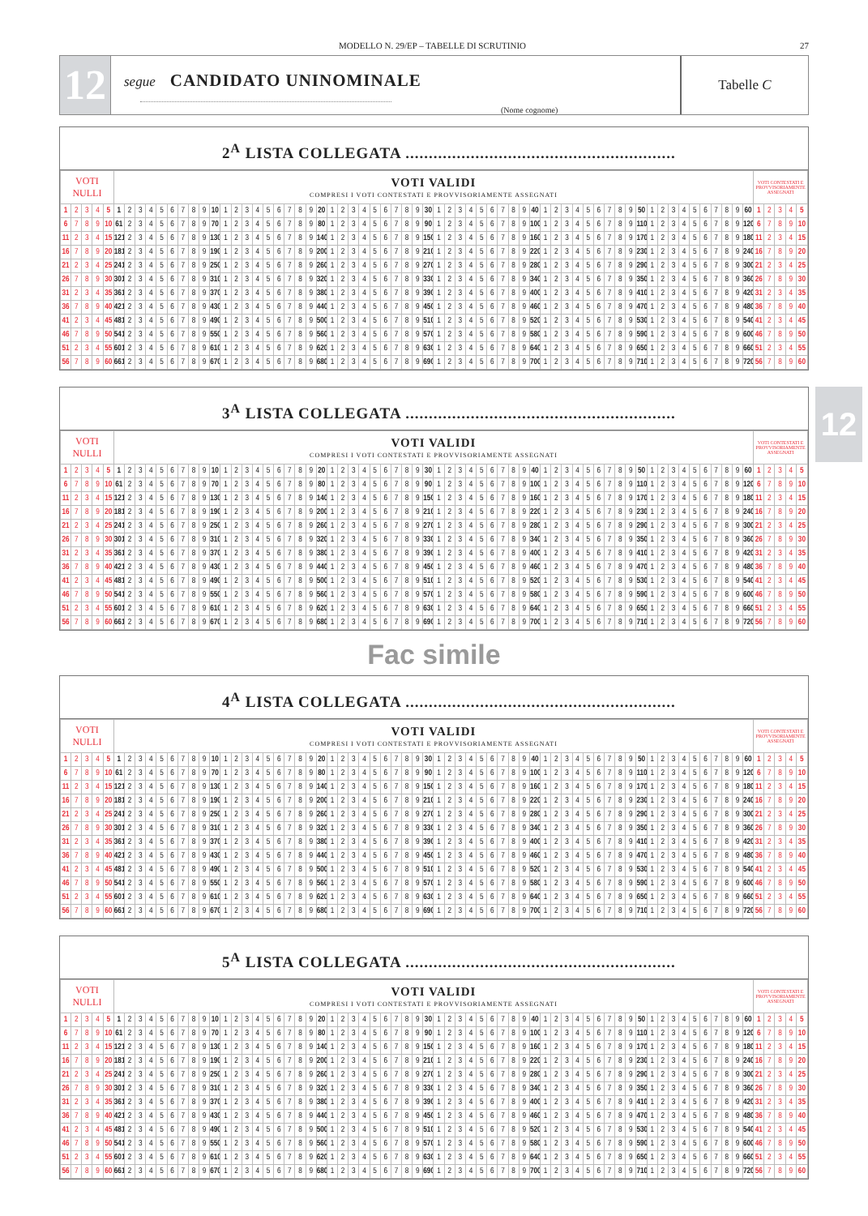MODELLO N. 29/EP – TABELLE DI SCRUTINIO 27
12
segue CANDIDATO UNINOMINALE
(Nome cognome)
Tabelle C
2<sup>A</sup> LISTA COLLEGATA ..........................................................
| VOTI NULLI | | | | | VOTI VALIDI COMPRESI I VOTI CONTESTATI E PROVVISORIAMENTE ASSEGNATI | | | | | | | | | | | | | | | | | | | | | | | | | | | | | | | | | | | | | | | | | | | | | | | | | | | | | | | | | | | | VOTI CONTESTATI E PROVVISORIAMENTE ASSEGNATI | | | | |
| --- | --- | --- | --- | --- | --- | --- | --- | --- | --- | --- | --- | --- | --- | --- | --- | --- | --- | --- | --- | --- | --- | --- | --- | --- | --- | --- | --- | --- | --- | --- | --- | --- | --- | --- | --- | --- | --- | --- | --- | --- | --- | --- | --- | --- | --- | --- | --- | --- | --- | --- | --- | --- | --- | --- | --- | --- | --- | --- | --- | --- | --- | --- | --- | --- | --- | --- | --- | --- | --- |
| 1 | 2 | 3 | 4 | 5 | 1 | 2 | 3 | 4 | 5 | 6 | 7 | 8 | 9 | 10 | 1 | 2 | 3 | 4 | 5 | 6 | 7 | 8 | 9 | 20 | 1 | 2 | 3 | 4 | 5 | 6 | 7 | 8 | 9 | 30 | 1 | 2 | 3 | 4 | 5 | 6 | 7 | 8 | 9 | 40 | 1 | 2 | 3 | 4 | 5 | 6 | 7 | 8 | 9 | 50 | 1 | 2 | 3 | 4 | 5 | 6 | 7 | 8 | 9 | 60 | 1 | 2 | 3 | 4 | 5 |
| 6 | 7 | 8 | 9 | 10 | 61 | 2 | 3 | 4 | 5 | 6 | 7 | 8 | 9 | 70 | 1 | 2 | 3 | 4 | 5 | 6 | 7 | 8 | 9 | 80 | 1 | 2 | 3 | 4 | 5 | 6 | 7 | 8 | 9 | 90 | 1 | 2 | 3 | 4 | 5 | 6 | 7 | 8 | 9 | 100 | 1 | 2 | 3 | 4 | 5 | 6 | 7 | 8 | 9 | 110 | 1 | 2 | 3 | 4 | 5 | 6 | 7 | 8 | 9 | 120 | 6 | 7 | 8 | 9 | 10 |
| 11 | 2 | 3 | 4 | 15 | 121 | 2 | 3 | 4 | 5 | 6 | 7 | 8 | 9 | 130 | 1 | 2 | 3 | 4 | 5 | 6 | 7 | 8 | 9 | 140 | 1 | 2 | 3 | 4 | 5 | 6 | 7 | 8 | 9 | 150 | 1 | 2 | 3 | 4 | 5 | 6 | 7 | 8 | 9 | 160 | 1 | 2 | 3 | 4 | 5 | 6 | 7 | 8 | 9 | 170 | 1 | 2 | 3 | 4 | 5 | 6 | 7 | 8 | 9 | 180 | 11 | 2 | 3 | 4 | 15 |
| 16 | 7 | 8 | 9 | 20 | 181 | 2 | 3 | 4 | 5 | 6 | 7 | 8 | 9 | 190 | 1 | 2 | 3 | 4 | 5 | 6 | 7 | 8 | 9 | 200 | 1 | 2 | 3 | 4 | 5 | 6 | 7 | 8 | 9 | 210 | 1 | 2 | 3 | 4 | 5 | 6 | 7 | 8 | 9 | 220 | 1 | 2 | 3 | 4 | 5 | 6 | 7 | 8 | 9 | 230 | 1 | 2 | 3 | 4 | 5 | 6 | 7 | 8 | 9 | 240 | 16 | 7 | 8 | 9 | 20 |
| 21 | 2 | 3 | 4 | 25 | 241 | 2 | 3 | 4 | 5 | 6 | 7 | 8 | 9 | 250 | 1 | 2 | 3 | 4 | 5 | 6 | 7 | 8 | 9 | 260 | 1 | 2 | 3 | 4 | 5 | 6 | 7 | 8 | 9 | 270 | 1 | 2 | 3 | 4 | 5 | 6 | 7 | 8 | 9 | 280 | 1 | 2 | 3 | 4 | 5 | 6 | 7 | 8 | 9 | 290 | 1 | 2 | 3 | 4 | 5 | 6 | 7 | 8 | 9 | 300 | 21 | 2 | 3 | 4 | 25 |
| 26 | 7 | 8 | 9 | 30 | 301 | 2 | 3 | 4 | 5 | 6 | 7 | 8 | 9 | 310 | 1 | 2 | 3 | 4 | 5 | 6 | 7 | 8 | 9 | 320 | 1 | 2 | 3 | 4 | 5 | 6 | 7 | 8 | 9 | 330 | 1 | 2 | 3 | 4 | 5 | 6 | 7 | 8 | 9 | 340 | 1 | 2 | 3 | 4 | 5 | 6 | 7 | 8 | 9 | 350 | 1 | 2 | 3 | 4 | 5 | 6 | 7 | 8 | 9 | 360 | 26 | 7 | 8 | 9 | 30 |
| 31 | 2 | 3 | 4 | 35 | 361 | 2 | 3 | 4 | 5 | 6 | 7 | 8 | 9 | 370 | 1 | 2 | 3 | 4 | 5 | 6 | 7 | 8 | 9 | 380 | 1 | 2 | 3 | 4 | 5 | 6 | 7 | 8 | 9 | 390 | 1 | 2 | 3 | 4 | 5 | 6 | 7 | 8 | 9 | 400 | 1 | 2 | 3 | 4 | 5 | 6 | 7 | 8 | 9 | 410 | 1 | 2 | 3 | 4 | 5 | 6 | 7 | 8 | 9 | 420 | 31 | 2 | 3 | 4 | 35 |
| 36 | 7 | 8 | 9 | 40 | 421 | 2 | 3 | 4 | 5 | 6 | 7 | 8 | 9 | 430 | 1 | 2 | 3 | 4 | 5 | 6 | 7 | 8 | 9 | 440 | 1 | 2 | 3 | 4 | 5 | 6 | 7 | 8 | 9 | 450 | 1 | 2 | 3 | 4 | 5 | 6 | 7 | 8 | 9 | 460 | 1 | 2 | 3 | 4 | 5 | 6 | 7 | 8 | 9 | 470 | 1 | 2 | 3 | 4 | 5 | 6 | 7 | 8 | 9 | 480 | 36 | 7 | 8 | 9 | 40 |
| 41 | 2 | 3 | 4 | 45 | 481 | 2 | 3 | 4 | 5 | 6 | 7 | 8 | 9 | 490 | 1 | 2 | 3 | 4 | 5 | 6 | 7 | 8 | 9 | 500 | 1 | 2 | 3 | 4 | 5 | 6 | 7 | 8 | 9 | 510 | 1 | 2 | 3 | 4 | 5 | 6 | 7 | 8 | 9 | 520 | 1 | 2 | 3 | 4 | 5 | 6 | 7 | 8 | 9 | 530 | 1 | 2 | 3 | 4 | 5 | 6 | 7 | 8 | 9 | 540 | 41 | 2 | 3 | 4 | 45 |
| 46 | 7 | 8 | 9 | 50 | 541 | 2 | 3 | 4 | 5 | 6 | 7 | 8 | 9 | 550 | 1 | 2 | 3 | 4 | 5 | 6 | 7 | 8 | 9 | 560 | 1 | 2 | 3 | 4 | 5 | 6 | 7 | 8 | 9 | 570 | 1 | 2 | 3 | 4 | 5 | 6 | 7 | 8 | 9 | 580 | 1 | 2 | 3 | 4 | 5 | 6 | 7 | 8 | 9 | 590 | 1 | 2 | 3 | 4 | 5 | 6 | 7 | 8 | 9 | 600 | 46 | 7 | 8 | 9 | 50 |
| 51 | 2 | 3 | 4 | 55 | 601 | 2 | 3 | 4 | 5 | 6 | 7 | 8 | 9 | 610 | 1 | 2 | 3 | 4 | 5 | 6 | 7 | 8 | 9 | 620 | 1 | 2 | 3 | 4 | 5 | 6 | 7 | 8 | 9 | 630 | 1 | 2 | 3 | 4 | 5 | 6 | 7 | 8 | 9 | 640 | 1 | 2 | 3 | 4 | 5 | 6 | 7 | 8 | 9 | 650 | 1 | 2 | 3 | 4 | 5 | 6 | 7 | 8 | 9 | 660 | 51 | 2 | 3 | 4 | 55 |
| 56 | 7 | 8 | 9 | 60 | 661 | 2 | 3 | 4 | 5 | 6 | 7 | 8 | 9 | 670 | 1 | 2 | 3 | 4 | 5 | 6 | 7 | 8 | 9 | 680 | 1 | 2 | 3 | 4 | 5 | 6 | 7 | 8 | 9 | 690 | 1 | 2 | 3 | 4 | 5 | 6 | 7 | 8 | 9 | 700 | 1 | 2 | 3 | 4 | 5 | 6 | 7 | 8 | 9 | 710 | 1 | 2 | 3 | 4 | 5 | 6 | 7 | 8 | 9 | 720 | 56 | 7 | 8 | 9 | 60 |
12
3<sup>A</sup> LISTA COLLEGATA ..........................................................
| VOTI NULLI | | | | | VOTI VALIDI COMPRESI I VOTI CONTESTATI E PROVVISORIAMENTE ASSEGNATI | | | | | | | | | | | | | | | | | | | | | | | | | | | | | | | | | | | | | | | | | | | | | | | | | | | | | | | | | | | | VOTI CONTESTATI E PROVVISORIAMENTE ASSEGNATI | | | | |
| --- | --- | --- | --- | --- | --- | --- | --- | --- | --- | --- | --- | --- | --- | --- | --- | --- | --- | --- | --- | --- | --- | --- | --- | --- | --- | --- | --- | --- | --- | --- | --- | --- | --- | --- | --- | --- | --- | --- | --- | --- | --- | --- | --- | --- | --- | --- | --- | --- | --- | --- | --- | --- | --- | --- | --- | --- | --- | --- | --- | --- | --- | --- | --- | --- | --- | --- | --- | --- | --- |
| 1 | 2 | 3 | 4 | 5 | 1 | 2 | 3 | 4 | 5 | 6 | 7 | 8 | 9 | 10 | 1 | 2 | 3 | 4 | 5 | 6 | 7 | 8 | 9 | 20 | 1 | 2 | 3 | 4 | 5 | 6 | 7 | 8 | 9 | 30 | 1 | 2 | 3 | 4 | 5 | 6 | 7 | 8 | 9 | 40 | 1 | 2 | 3 | 4 | 5 | 6 | 7 | 8 | 9 | 50 | 1 | 2 | 3 | 4 | 5 | 6 | 7 | 8 | 9 | 60 | 1 | 2 | 3 | 4 | 5 |
| 6 | 7 | 8 | 9 | 10 | 61 | 2 | 3 | 4 | 5 | 6 | 7 | 8 | 9 | 70 | 1 | 2 | 3 | 4 | 5 | 6 | 7 | 8 | 9 | 80 | 1 | 2 | 3 | 4 | 5 | 6 | 7 | 8 | 9 | 90 | 1 | 2 | 3 | 4 | 5 | 6 | 7 | 8 | 9 | 100 | 1 | 2 | 3 | 4 | 5 | 6 | 7 | 8 | 9 | 110 | 1 | 2 | 3 | 4 | 5 | 6 | 7 | 8 | 9 | 120 | 6 | 7 | 8 | 9 | 10 |
| 11 | 2 | 3 | 4 | 15 | 121 | 2 | 3 | 4 | 5 | 6 | 7 | 8 | 9 | 130 | 1 | 2 | 3 | 4 | 5 | 6 | 7 | 8 | 9 | 140 | 1 | 2 | 3 | 4 | 5 | 6 | 7 | 8 | 9 | 150 | 1 | 2 | 3 | 4 | 5 | 6 | 7 | 8 | 9 | 160 | 1 | 2 | 3 | 4 | 5 | 6 | 7 | 8 | 9 | 170 | 1 | 2 | 3 | 4 | 5 | 6 | 7 | 8 | 9 | 180 | 11 | 2 | 3 | 4 | 15 |
| 16 | 7 | 8 | 9 | 20 | 181 | 2 | 3 | 4 | 5 | 6 | 7 | 8 | 9 | 190 | 1 | 2 | 3 | 4 | 5 | 6 | 7 | 8 | 9 | 200 | 1 | 2 | 3 | 4 | 5 | 6 | 7 | 8 | 9 | 210 | 1 | 2 | 3 | 4 | 5 | 6 | 7 | 8 | 9 | 220 | 1 | 2 | 3 | 4 | 5 | 6 | 7 | 8 | 9 | 230 | 1 | 2 | 3 | 4 | 5 | 6 | 7 | 8 | 9 | 240 | 16 | 7 | 8 | 9 | 20 |
| 21 | 2 | 3 | 4 | 25 | 241 | 2 | 3 | 4 | 5 | 6 | 7 | 8 | 9 | 250 | 1 | 2 | 3 | 4 | 5 | 6 | 7 | 8 | 9 | 260 | 1 | 2 | 3 | 4 | 5 | 6 | 7 | 8 | 9 | 270 | 1 | 2 | 3 | 4 | 5 | 6 | 7 | 8 | 9 | 280 | 1 | 2 | 3 | 4 | 5 | 6 | 7 | 8 | 9 | 290 | 1 | 2 | 3 | 4 | 5 | 6 | 7 | 8 | 9 | 300 | 21 | 2 | 3 | 4 | 25 |
| 26 | 7 | 8 | 9 | 30 | 301 | 2 | 3 | 4 | 5 | 6 | 7 | 8 | 9 | 310 | 1 | 2 | 3 | 4 | 5 | 6 | 7 | 8 | 9 | 320 | 1 | 2 | 3 | 4 | 5 | 6 | 7 | 8 | 9 | 330 | 1 | 2 | 3 | 4 | 5 | 6 | 7 | 8 | 9 | 340 | 1 | 2 | 3 | 4 | 5 | 6 | 7 | 8 | 9 | 350 | 1 | 2 | 3 | 4 | 5 | 6 | 7 | 8 | 9 | 360 | 26 | 7 | 8 | 9 | 30 |
| 31 | 2 | 3 | 4 | 35 | 361 | 2 | 3 | 4 | 5 | 6 | 7 | 8 | 9 | 370 | 1 | 2 | 3 | 4 | 5 | 6 | 7 | 8 | 9 | 380 | 1 | 2 | 3 | 4 | 5 | 6 | 7 | 8 | 9 | 390 | 1 | 2 | 3 | 4 | 5 | 6 | 7 | 8 | 9 | 400 | 1 | 2 | 3 | 4 | 5 | 6 | 7 | 8 | 9 | 410 | 1 | 2 | 3 | 4 | 5 | 6 | 7 | 8 | 9 | 420 | 31 | 2 | 3 | 4 | 35 |
| 36 | 7 | 8 | 9 | 40 | 421 | 2 | 3 | 4 | 5 | 6 | 7 | 8 | 9 | 430 | 1 | 2 | 3 | 4 | 5 | 6 | 7 | 8 | 9 | 440 | 1 | 2 | 3 | 4 | 5 | 6 | 7 | 8 | 9 | 450 | 1 | 2 | 3 | 4 | 5 | 6 | 7 | 8 | 9 | 460 | 1 | 2 | 3 | 4 | 5 | 6 | 7 | 8 | 9 | 470 | 1 | 2 | 3 | 4 | 5 | 6 | 7 | 8 | 9 | 480 | 36 | 7 | 8 | 9 | 40 |
| 41 | 2 | 3 | 4 | 45 | 481 | 2 | 3 | 4 | 5 | 6 | 7 | 8 | 9 | 490 | 1 | 2 | 3 | 4 | 5 | 6 | 7 | 8 | 9 | 500 | 1 | 2 | 3 | 4 | 5 | 6 | 7 | 8 | 9 | 510 | 1 | 2 | 3 | 4 | 5 | 6 | 7 | 8 | 9 | 520 | 1 | 2 | 3 | 4 | 5 | 6 | 7 | 8 | 9 | 530 | 1 | 2 | 3 | 4 | 5 | 6 | 7 | 8 | 9 | 540 | 41 | 2 | 3 | 4 | 45 |
| 46 | 7 | 8 | 9 | 50 | 541 | 2 | 3 | 4 | 5 | 6 | 7 | 8 | 9 | 550 | 1 | 2 | 3 | 4 | 5 | 6 | 7 | 8 | 9 | 560 | 1 | 2 | 3 | 4 | 5 | 6 | 7 | 8 | 9 | 570 | 1 | 2 | 3 | 4 | 5 | 6 | 7 | 8 | 9 | 580 | 1 | 2 | 3 | 4 | 5 | 6 | 7 | 8 | 9 | 590 | 1 | 2 | 3 | 4 | 5 | 6 | 7 | 8 | 9 | 600 | 46 | 7 | 8 | 9 | 50 |
| 51 | 2 | 3 | 4 | 55 | 601 | 2 | 3 | 4 | 5 | 6 | 7 | 8 | 9 | 610 | 1 | 2 | 3 | 4 | 5 | 6 | 7 | 8 | 9 | 620 | 1 | 2 | 3 | 4 | 5 | 6 | 7 | 8 | 9 | 630 | 1 | 2 | 3 | 4 | 5 | 6 | 7 | 8 | 9 | 640 | 1 | 2 | 3 | 4 | 5 | 6 | 7 | 8 | 9 | 650 | 1 | 2 | 3 | 4 | 5 | 6 | 7 | 8 | 9 | 660 | 51 | 2 | 3 | 4 | 55 |
| 56 | 7 | 8 | 9 | 60 | 661 | 2 | 3 | 4 | 5 | 6 | 7 | 8 | 9 | 670 | 1 | 2 | 3 | 4 | 5 | 6 | 7 | 8 | 9 | 680 | 1 | 2 | 3 | 4 | 5 | 6 | 7 | 8 | 9 | 690 | 1 | 2 | 3 | 4 | 5 | 6 | 7 | 8 | 9 | 700 | 1 | 2 | 3 | 4 | 5 | 6 | 7 | 8 | 9 | 710 | 1 | 2 | 3 | 4 | 5 | 6 | 7 | 8 | 9 | 720 | 56 | 7 | 8 | 9 | 60 |
Fac simile
4<sup>A</sup> LISTA COLLEGATA ..........................................................
| VOTI NULLI | | | | | VOTI VALIDI COMPRESI I VOTI CONTESTATI E PROVVISORIAMENTE ASSEGNATI | | | | | | | | | | | | | | | | | | | | | | | | | | | | | | | | | | | | | | | | | | | | | | | | | | | | | | | | | | | | VOTI CONTESTATI E PROVVISORIAMENTE ASSEGNATI | | | | |
| --- | --- | --- | --- | --- | --- | --- | --- | --- | --- | --- | --- | --- | --- | --- | --- | --- | --- | --- | --- | --- | --- | --- | --- | --- | --- | --- | --- | --- | --- | --- | --- | --- | --- | --- | --- | --- | --- | --- | --- | --- | --- | --- | --- | --- | --- | --- | --- | --- | --- | --- | --- | --- | --- | --- | --- | --- | --- | --- | --- | --- | --- | --- | --- | --- | --- | --- | --- | --- | --- |
| 1 | 2 | 3 | 4 | 5 | 1 | 2 | 3 | 4 | 5 | 6 | 7 | 8 | 9 | 10 | 1 | 2 | 3 | 4 | 5 | 6 | 7 | 8 | 9 | 20 | 1 | 2 | 3 | 4 | 5 | 6 | 7 | 8 | 9 | 30 | 1 | 2 | 3 | 4 | 5 | 6 | 7 | 8 | 9 | 40 | 1 | 2 | 3 | 4 | 5 | 6 | 7 | 8 | 9 | 50 | 1 | 2 | 3 | 4 | 5 | 6 | 7 | 8 | 9 | 60 | 1 | 2 | 3 | 4 | 5 |
| 6 | 7 | 8 | 9 | 10 | 61 | 2 | 3 | 4 | 5 | 6 | 7 | 8 | 9 | 70 | 1 | 2 | 3 | 4 | 5 | 6 | 7 | 8 | 9 | 80 | 1 | 2 | 3 | 4 | 5 | 6 | 7 | 8 | 9 | 90 | 1 | 2 | 3 | 4 | 5 | 6 | 7 | 8 | 9 | 100 | 1 | 2 | 3 | 4 | 5 | 6 | 7 | 8 | 9 | 110 | 1 | 2 | 3 | 4 | 5 | 6 | 7 | 8 | 9 | 120 | 6 | 7 | 8 | 9 | 10 |
| 11 | 2 | 3 | 4 | 15 | 121 | 2 | 3 | 4 | 5 | 6 | 7 | 8 | 9 | 130 | 1 | 2 | 3 | 4 | 5 | 6 | 7 | 8 | 9 | 140 | 1 | 2 | 3 | 4 | 5 | 6 | 7 | 8 | 9 | 150 | 1 | 2 | 3 | 4 | 5 | 6 | 7 | 8 | 9 | 160 | 1 | 2 | 3 | 4 | 5 | 6 | 7 | 8 | 9 | 170 | 1 | 2 | 3 | 4 | 5 | 6 | 7 | 8 | 9 | 180 | 11 | 2 | 3 | 4 | 15 |
| 16 | 7 | 8 | 9 | 20 | 181 | 2 | 3 | 4 | 5 | 6 | 7 | 8 | 9 | 190 | 1 | 2 | 3 | 4 | 5 | 6 | 7 | 8 | 9 | 200 | 1 | 2 | 3 | 4 | 5 | 6 | 7 | 8 | 9 | 210 | 1 | 2 | 3 | 4 | 5 | 6 | 7 | 8 | 9 | 220 | 1 | 2 | 3 | 4 | 5 | 6 | 7 | 8 | 9 | 230 | 1 | 2 | 3 | 4 | 5 | 6 | 7 | 8 | 9 | 240 | 16 | 7 | 8 | 9 | 20 |
| 21 | 2 | 3 | 4 | 25 | 241 | 2 | 3 | 4 | 5 | 6 | 7 | 8 | 9 | 250 | 1 | 2 | 3 | 4 | 5 | 6 | 7 | 8 | 9 | 260 | 1 | 2 | 3 | 4 | 5 | 6 | 7 | 8 | 9 | 270 | 1 | 2 | 3 | 4 | 5 | 6 | 7 | 8 | 9 | 280 | 1 | 2 | 3 | 4 | 5 | 6 | 7 | 8 | 9 | 290 | 1 | 2 | 3 | 4 | 5 | 6 | 7 | 8 | 9 | 300 | 21 | 2 | 3 | 4 | 25 |
| 26 | 7 | 8 | 9 | 30 | 301 | 2 | 3 | 4 | 5 | 6 | 7 | 8 | 9 | 310 | 1 | 2 | 3 | 4 | 5 | 6 | 7 | 8 | 9 | 320 | 1 | 2 | 3 | 4 | 5 | 6 | 7 | 8 | 9 | 330 | 1 | 2 | 3 | 4 | 5 | 6 | 7 | 8 | 9 | 340 | 1 | 2 | 3 | 4 | 5 | 6 | 7 | 8 | 9 | 350 | 1 | 2 | 3 | 4 | 5 | 6 | 7 | 8 | 9 | 360 | 26 | 7 | 8 | 9 | 30 |
| 31 | 2 | 3 | 4 | 35 | 361 | 2 | 3 | 4 | 5 | 6 | 7 | 8 | 9 | 370 | 1 | 2 | 3 | 4 | 5 | 6 | 7 | 8 | 9 | 380 | 1 | 2 | 3 | 4 | 5 | 6 | 7 | 8 | 9 | 390 | 1 | 2 | 3 | 4 | 5 | 6 | 7 | 8 | 9 | 400 | 1 | 2 | 3 | 4 | 5 | 6 | 7 | 8 | 9 | 410 | 1 | 2 | 3 | 4 | 5 | 6 | 7 | 8 | 9 | 420 | 31 | 2 | 3 | 4 | 35 |
| 36 | 7 | 8 | 9 | 40 | 421 | 2 | 3 | 4 | 5 | 6 | 7 | 8 | 9 | 430 | 1 | 2 | 3 | 4 | 5 | 6 | 7 | 8 | 9 | 440 | 1 | 2 | 3 | 4 | 5 | 6 | 7 | 8 | 9 | 450 | 1 | 2 | 3 | 4 | 5 | 6 | 7 | 8 | 9 | 460 | 1 | 2 | 3 | 4 | 5 | 6 | 7 | 8 | 9 | 470 | 1 | 2 | 3 | 4 | 5 | 6 | 7 | 8 | 9 | 480 | 36 | 7 | 8 | 9 | 40 |
| 41 | 2 | 3 | 4 | 45 | 481 | 2 | 3 | 4 | 5 | 6 | 7 | 8 | 9 | 490 | 1 | 2 | 3 | 4 | 5 | 6 | 7 | 8 | 9 | 500 | 1 | 2 | 3 | 4 | 5 | 6 | 7 | 8 | 9 | 510 | 1 | 2 | 3 | 4 | 5 | 6 | 7 | 8 | 9 | 520 | 1 | 2 | 3 | 4 | 5 | 6 | 7 | 8 | 9 | 530 | 1 | 2 | 3 | 4 | 5 | 6 | 7 | 8 | 9 | 540 | 41 | 2 | 3 | 4 | 45 |
| 46 | 7 | 8 | 9 | 50 | 541 | 2 | 3 | 4 | 5 | 6 | 7 | 8 | 9 | 550 | 1 | 2 | 3 | 4 | 5 | 6 | 7 | 8 | 9 | 560 | 1 | 2 | 3 | 4 | 5 | 6 | 7 | 8 | 9 | 570 | 1 | 2 | 3 | 4 | 5 | 6 | 7 | 8 | 9 | 580 | 1 | 2 | 3 | 4 | 5 | 6 | 7 | 8 | 9 | 590 | 1 | 2 | 3 | 4 | 5 | 6 | 7 | 8 | 9 | 600 | 46 | 7 | 8 | 9 | 50 |
| 51 | 2 | 3 | 4 | 55 | 601 | 2 | 3 | 4 | 5 | 6 | 7 | 8 | 9 | 610 | 1 | 2 | 3 | 4 | 5 | 6 | 7 | 8 | 9 | 620 | 1 | 2 | 3 | 4 | 5 | 6 | 7 | 8 | 9 | 630 | 1 | 2 | 3 | 4 | 5 | 6 | 7 | 8 | 9 | 640 | 1 | 2 | 3 | 4 | 5 | 6 | 7 | 8 | 9 | 650 | 1 | 2 | 3 | 4 | 5 | 6 | 7 | 8 | 9 | 660 | 51 | 2 | 3 | 4 | 55 |
| 56 | 7 | 8 | 9 | 60 | 661 | 2 | 3 | 4 | 5 | 6 | 7 | 8 | 9 | 670 | 1 | 2 | 3 | 4 | 5 | 6 | 7 | 8 | 9 | 680 | 1 | 2 | 3 | 4 | 5 | 6 | 7 | 8 | 9 | 690 | 1 | 2 | 3 | 4 | 5 | 6 | 7 | 8 | 9 | 700 | 1 | 2 | 3 | 4 | 5 | 6 | 7 | 8 | 9 | 710 | 1 | 2 | 3 | 4 | 5 | 6 | 7 | 8 | 9 | 720 | 56 | 7 | 8 | 9 | 60 |
5<sup>A</sup> LISTA COLLEGATA ..........................................................
| VOTI NULLI | | | | | VOTI VALIDI COMPRESI I VOTI CONTESTATI E PROVVISORIAMENTE ASSEGNATI | | | | | | | | | | | | | | | | | | | | | | | | | | | | | | | | | | | | | | | | | | | | | | | | | | | | | | | | | | | | VOTI CONTESTATI E PROVVISORIAMENTE ASSEGNATI | | | | |
| --- | --- | --- | --- | --- | --- | --- | --- | --- | --- | --- | --- | --- | --- | --- | --- | --- | --- | --- | --- | --- | --- | --- | --- | --- | --- | --- | --- | --- | --- | --- | --- | --- | --- | --- | --- | --- | --- | --- | --- | --- | --- | --- | --- | --- | --- | --- | --- | --- | --- | --- | --- | --- | --- | --- | --- | --- | --- | --- | --- | --- | --- | --- | --- | --- | --- | --- | --- | --- | --- |
| 1 | 2 | 3 | 4 | 5 | 1 | 2 | 3 | 4 | 5 | 6 | 7 | 8 | 9 | 10 | 1 | 2 | 3 | 4 | 5 | 6 | 7 | 8 | 9 | 20 | 1 | 2 | 3 | 4 | 5 | 6 | 7 | 8 | 9 | 30 | 1 | 2 | 3 | 4 | 5 | 6 | 7 | 8 | 9 | 40 | 1 | 2 | 3 | 4 | 5 | 6 | 7 | 8 | 9 | 50 | 1 | 2 | 3 | 4 | 5 | 6 | 7 | 8 | 9 | 60 | 1 | 2 | 3 | 4 | 5 |
| 6 | 7 | 8 | 9 | 10 | 61 | 2 | 3 | 4 | 5 | 6 | 7 | 8 | 9 | 70 | 1 | 2 | 3 | 4 | 5 | 6 | 7 | 8 | 9 | 80 | 1 | 2 | 3 | 4 | 5 | 6 | 7 | 8 | 9 | 90 | 1 | 2 | 3 | 4 | 5 | 6 | 7 | 8 | 9 | 100 | 1 | 2 | 3 | 4 | 5 | 6 | 7 | 8 | 9 | 110 | 1 | 2 | 3 | 4 | 5 | 6 | 7 | 8 | 9 | 120 | 6 | 7 | 8 | 9 | 10 |
| 11 | 2 | 3 | 4 | 15 | 121 | 2 | 3 | 4 | 5 | 6 | 7 | 8 | 9 | 130 | 1 | 2 | 3 | 4 | 5 | 6 | 7 | 8 | 9 | 140 | 1 | 2 | 3 | 4 | 5 | 6 | 7 | 8 | 9 | 150 | 1 | 2 | 3 | 4 | 5 | 6 | 7 | 8 | 9 | 160 | 1 | 2 | 3 | 4 | 5 | 6 | 7 | 8 | 9 | 170 | 1 | 2 | 3 | 4 | 5 | 6 | 7 | 8 | 9 | 180 | 11 | 2 | 3 | 4 | 15 |
| 16 | 7 | 8 | 9 | 20 | 181 | 2 | 3 | 4 | 5 | 6 | 7 | 8 | 9 | 190 | 1 | 2 | 3 | 4 | 5 | 6 | 7 | 8 | 9 | 200 | 1 | 2 | 3 | 4 | 5 | 6 | 7 | 8 | 9 | 210 | 1 | 2 | 3 | 4 | 5 | 6 | 7 | 8 | 9 | 220 | 1 | 2 | 3 | 4 | 5 | 6 | 7 | 8 | 9 | 230 | 1 | 2 | 3 | 4 | 5 | 6 | 7 | 8 | 9 | 240 | 16 | 7 | 8 | 9 | 20 |
| 21 | 2 | 3 | 4 | 25 | 241 | 2 | 3 | 4 | 5 | 6 | 7 | 8 | 9 | 250 | 1 | 2 | 3 | 4 | 5 | 6 | 7 | 8 | 9 | 260 | 1 | 2 | 3 | 4 | 5 | 6 | 7 | 8 | 9 | 270 | 1 | 2 | 3 | 4 | 5 | 6 | 7 | 8 | 9 | 280 | 1 | 2 | 3 | 4 | 5 | 6 | 7 | 8 | 9 | 290 | 1 | 2 | 3 | 4 | 5 | 6 | 7 | 8 | 9 | 300 | 21 | 2 | 3 | 4 | 25 |
| 26 | 7 | 8 | 9 | 30 | 301 | 2 | 3 | 4 | 5 | 6 | 7 | 8 | 9 | 310 | 1 | 2 | 3 | 4 | 5 | 6 | 7 | 8 | 9 | 320 | 1 | 2 | 3 | 4 | 5 | 6 | 7 | 8 | 9 | 330 | 1 | 2 | 3 | 4 | 5 | 6 | 7 | 8 | 9 | 340 | 1 | 2 | 3 | 4 | 5 | 6 | 7 | 8 | 9 | 350 | 1 | 2 | 3 | 4 | 5 | 6 | 7 | 8 | 9 | 360 | 26 | 7 | 8 | 9 | 30 |
| 31 | 2 | 3 | 4 | 35 | 361 | 2 | 3 | 4 | 5 | 6 | 7 | 8 | 9 | 370 | 1 | 2 | 3 | 4 | 5 | 6 | 7 | 8 | 9 | 380 | 1 | 2 | 3 | 4 | 5 | 6 | 7 | 8 | 9 | 390 | 1 | 2 | 3 | 4 | 5 | 6 | 7 | 8 | 9 | 400 | 1 | 2 | 3 | 4 | 5 | 6 | 7 | 8 | 9 | 410 | 1 | 2 | 3 | 4 | 5 | 6 | 7 | 8 | 9 | 420 | 31 | 2 | 3 | 4 | 35 |
| 36 | 7 | 8 | 9 | 40 | 421 | 2 | 3 | 4 | 5 | 6 | 7 | 8 | 9 | 430 | 1 | 2 | 3 | 4 | 5 | 6 | 7 | 8 | 9 | 440 | 1 | 2 | 3 | 4 | 5 | 6 | 7 | 8 | 9 | 450 | 1 | 2 | 3 | 4 | 5 | 6 | 7 | 8 | 9 | 460 | 1 | 2 | 3 | 4 | 5 | 6 | 7 | 8 | 9 | 470 | 1 | 2 | 3 | 4 | 5 | 6 | 7 | 8 | 9 | 480 | 36 | 7 | 8 | 9 | 40 |
| 41 | 2 | 3 | 4 | 45 | 481 | 2 | 3 | 4 | 5 | 6 | 7 | 8 | 9 | 490 | 1 | 2 | 3 | 4 | 5 | 6 | 7 | 8 | 9 | 500 | 1 | 2 | 3 | 4 | 5 | 6 | 7 | 8 | 9 | 510 | 1 | 2 | 3 | 4 | 5 | 6 | 7 | 8 | 9 | 520 | 1 | 2 | 3 | 4 | 5 | 6 | 7 | 8 | 9 | 530 | 1 | 2 | 3 | 4 | 5 | 6 | 7 | 8 | 9 | 540 | 41 | 2 | 3 | 4 | 45 |
| 46 | 7 | 8 | 9 | 50 | 541 | 2 | 3 | 4 | 5 | 6 | 7 | 8 | 9 | 550 | 1 | 2 | 3 | 4 | 5 | 6 | 7 | 8 | 9 | 560 | 1 | 2 | 3 | 4 | 5 | 6 | 7 | 8 | 9 | 570 | 1 | 2 | 3 | 4 | 5 | 6 | 7 | 8 | 9 | 580 | 1 | 2 | 3 | 4 | 5 | 6 | 7 | 8 | 9 | 590 | 1 | 2 | 3 | 4 | 5 | 6 | 7 | 8 | 9 | 600 | 46 | 7 | 8 | 9 | 50 |
| 51 | 2 | 3 | 4 | 55 | 601 | 2 | 3 | 4 | 5 | 6 | 7 | 8 | 9 | 610 | 1 | 2 | 3 | 4 | 5 | 6 | 7 | 8 | 9 | 620 | 1 | 2 | 3 | 4 | 5 | 6 | 7 | 8 | 9 | 630 | 1 | 2 | 3 | 4 | 5 | 6 | 7 | 8 | 9 | 640 | 1 | 2 | 3 | 4 | 5 | 6 | 7 | 8 | 9 | 650 | 1 | 2 | 3 | 4 | 5 | 6 | 7 | 8 | 9 | 660 | 51 | 2 | 3 | 4 | 55 |
| 56 | 7 | 8 | 9 | 60 | 661 | 2 | 3 | 4 | 5 | 6 | 7 | 8 | 9 | 670 | 1 | 2 | 3 | 4 | 5 | 6 | 7 | 8 | 9 | 680 | 1 | 2 | 3 | 4 | 5 | 6 | 7 | 8 | 9 | 690 | 1 | 2 | 3 | 4 | 5 | 6 | 7 | 8 | 9 | 700 | 1 | 2 | 3 | 4 | 5 | 6 | 7 | 8 | 9 | 710 | 1 | 2 | 3 | 4 | 5 | 6 | 7 | 8 | 9 | 720 | 56 | 7 | 8 | 9 | 60 |